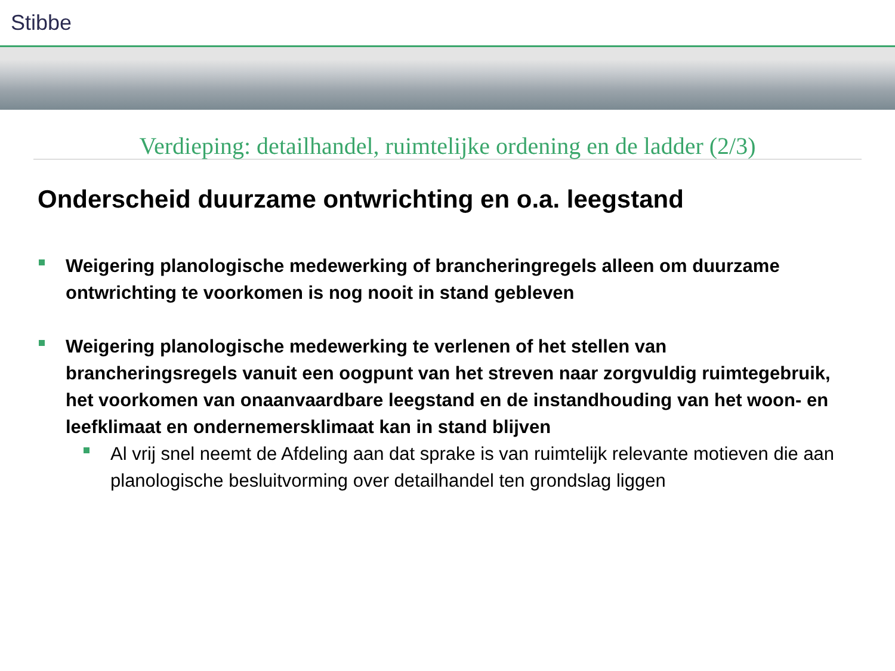Stibbe
Verdieping: detailhandel, ruimtelijke ordening en de ladder (2/3)
Onderscheid duurzame ontwrichting en o.a. leegstand
Weigering planologische medewerking of brancheringregels alleen om duurzame ontwrichting te voorkomen is nog nooit in stand gebleven
Weigering planologische medewerking te verlenen of het stellen van brancheringsregels vanuit een oogpunt van het streven naar zorgvuldig ruimtegebruik, het voorkomen van onaanvaardbare leegstand en de instandhouding van het woon- en leefklimaat en ondernemersklimaat kan in stand blijven
Al vrij snel neemt de Afdeling aan dat sprake is van ruimtelijk relevante motieven die aan planologische besluitvorming over detailhandel ten grondslag liggen